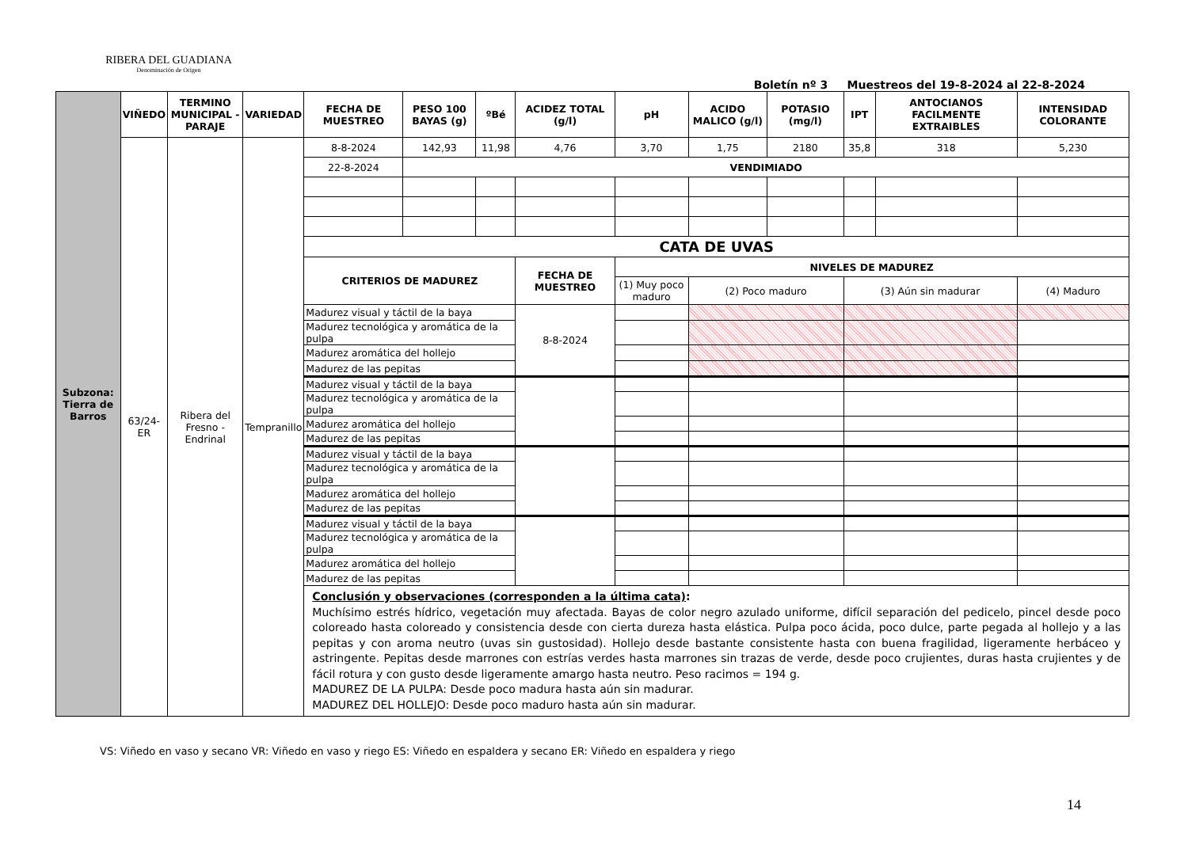RIBERA DEL GUADIANA
Denominación de Origen
Boletín nº 3 Muestreos del 19-8-2024 al 22-8-2024
| Subzona: Tierra de Barros | VIÑEDO | TERMINO MUNICIPAL - PARAJE | VARIEDAD | FECHA DE MUESTREO | PESO 100 BAYAS (g) | ºBé | ACIDEZ TOTAL (g/l) | pH | ACIDO MALICO (g/l) | POTASIO (mg/l) | IPT | ANTOCIANOS FACILMENTE EXTRAIBLES | INTENSIDAD COLORANTE |
| | 63/24-ER | Ribera del Fresno - Endrinal | Tempranillo | 8-8-2024 | 142,93 | 11,98 | 4,76 | 3,70 | 1,75 | 2180 | 35,8 | 318 | 5,230 |
| | | | | 22-8-2024 | VENDIMIADO | | | | | | | | |
| | | | | CATA DE UVAS | | | | | | | | | |
| | | | | CRITERIOS DE MADUREZ | | | FECHA DE MUESTREO | NIVELES DE MADUREZ | | | | | |
| | | | | | | | | (1) Muy poco maduro | (2) Poco maduro | | (3) Aún sin madurar | | (4) Maduro |
| | | | | Madurez visual y táctil de la baya | | | 8-8-2024 | | | | | | |
| | | | | Madurez tecnológica y aromática de la pulpa | | | | | | | | | |
| | | | | Madurez aromática del hollejo | | | | | | | | | |
| | | | | Madurez de las pepitas | | | | | | | | | |
| | | | | Madurez visual y táctil de la baya | | | | | | | | | |
| | | | | Madurez tecnológica y aromática de la pulpa | | | | | | | | | |
| | | | | Madurez aromática del hollejo | | | | | | | | | |
| | | | | Madurez de las pepitas | | | | | | | | | |
| | | | | Madurez visual y táctil de la baya | | | | | | | | | |
| | | | | Madurez tecnológica y aromática de la pulpa | | | | | | | | | |
| | | | | Madurez aromática del hollejo | | | | | | | | | |
| | | | | Madurez de las pepitas | | | | | | | | | |
| | | | | Madurez visual y táctil de la baya | | | | | | | | | |
| | | | | Madurez tecnológica y aromática de la pulpa | | | | | | | | | |
| | | | | Madurez aromática del hollejo | | | | | | | | | |
| | | | | Madurez de las pepitas | | | | | | | | | |
| | | | | Conclusión y observaciones (corresponden a la última cata) : Muchísimo estrés hídrico, vegetación muy afectada. Bayas de color negro azulado uniforme, difícil separación del pedicelo, pincel desde poco coloreado hasta coloreado y consistencia desde con cierta dureza hasta elástica. Pulpa poco ácida, poco dulce, parte pegada al hollejo y a las pepitas y con aroma neutro (uvas sin gustosidad). Hollejo desde bastante consistente hasta con buena fragilidad, ligeramente herbáceo y astringente. Pepitas desde marrones con estrías verdes hasta marrones sin trazas de verde, desde poco crujientes, duras hasta crujientes y de fácil rotura y con gusto desde ligeramente amargo hasta neutro. Peso racimos = 194 g. MADUREZ DE LA PULPA: Desde poco madura hasta aún sin madurar. MADUREZ DEL HOLLEJO: Desde poco maduro hasta aún sin madurar. | | | | | | | | | |
VS: Viñedo en vaso y secano VR: Viñedo en vaso y riego ES: Viñedo en espaldera y secano ER: Viñedo en espaldera y riego
14